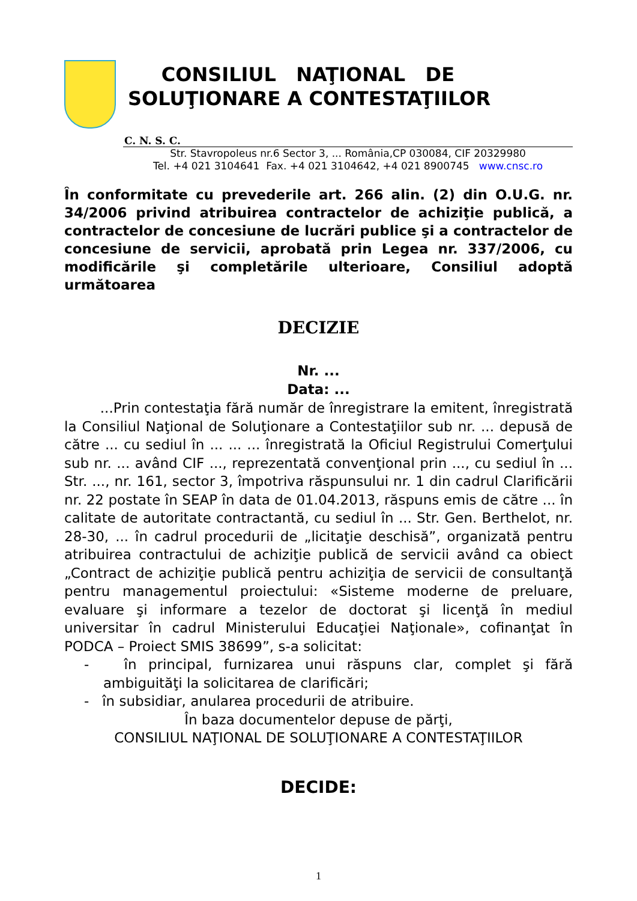CONSILIUL NAŢIONAL DE
SOLUŢIONARE A CONTESTAŢIILOR
C. N. S. C.
Str. Stavropoleus nr.6 Sector 3, ... România,CP 030084, CIF 20329980
Tel. +4 021 3104641 Fax. +4 021 3104642, +4 021 8900745 www.cnsc.ro
În conformitate cu prevederile art. 266 alin. (2) din O.U.G. nr. 34/2006 privind atribuirea contractelor de achiziţie publică, a contractelor de concesiune de lucrări publice şi a contractelor de concesiune de servicii, aprobată prin Legea nr. 337/2006, cu modificările şi completările ulterioare, Consiliul adoptă următoarea
DECIZIE
Nr. ...
Data: ...
...Prin contestaţia fără număr de înregistrare la emitent, înregistrată la Consiliul Naţional de Soluţionare a Contestaţiilor sub nr. ... depusă de către ... cu sediul în ... ... ... înregistrată la Oficiul Registrului Comerţului sub nr. ... având CIF ..., reprezentată convenţional prin ..., cu sediul în ... Str. ..., nr. 161, sector 3, împotriva răspunsului nr. 1 din cadrul Clarificării nr. 22 postate în SEAP în data de 01.04.2013, răspuns emis de către ... în calitate de autoritate contractantă, cu sediul în ... Str. Gen. Berthelot, nr. 28-30, ... în cadrul procedurii de „licitaţie deschisă”, organizată pentru atribuirea contractului de achiziţie publică de servicii având ca obiect „Contract de achiziţie publică pentru achiziţia de servicii de consultanţă pentru managementul proiectului: «Sisteme moderne de preluare, evaluare şi informare a tezelor de doctorat şi licenţă în mediul universitar în cadrul Ministerului Educaţiei Naţionale», cofinanţat în PODCA – Proiect SMIS 38699”, s-a solicitat:
- în principal, furnizarea unui răspuns clar, complet şi fără ambiguităţi la solicitarea de clarificări;
- în subsidiar, anularea procedurii de atribuire.
În baza documentelor depuse de părţi,
CONSILIUL NAŢIONAL DE SOLUŢIONARE A CONTESTAŢIILOR
DECIDE:
1